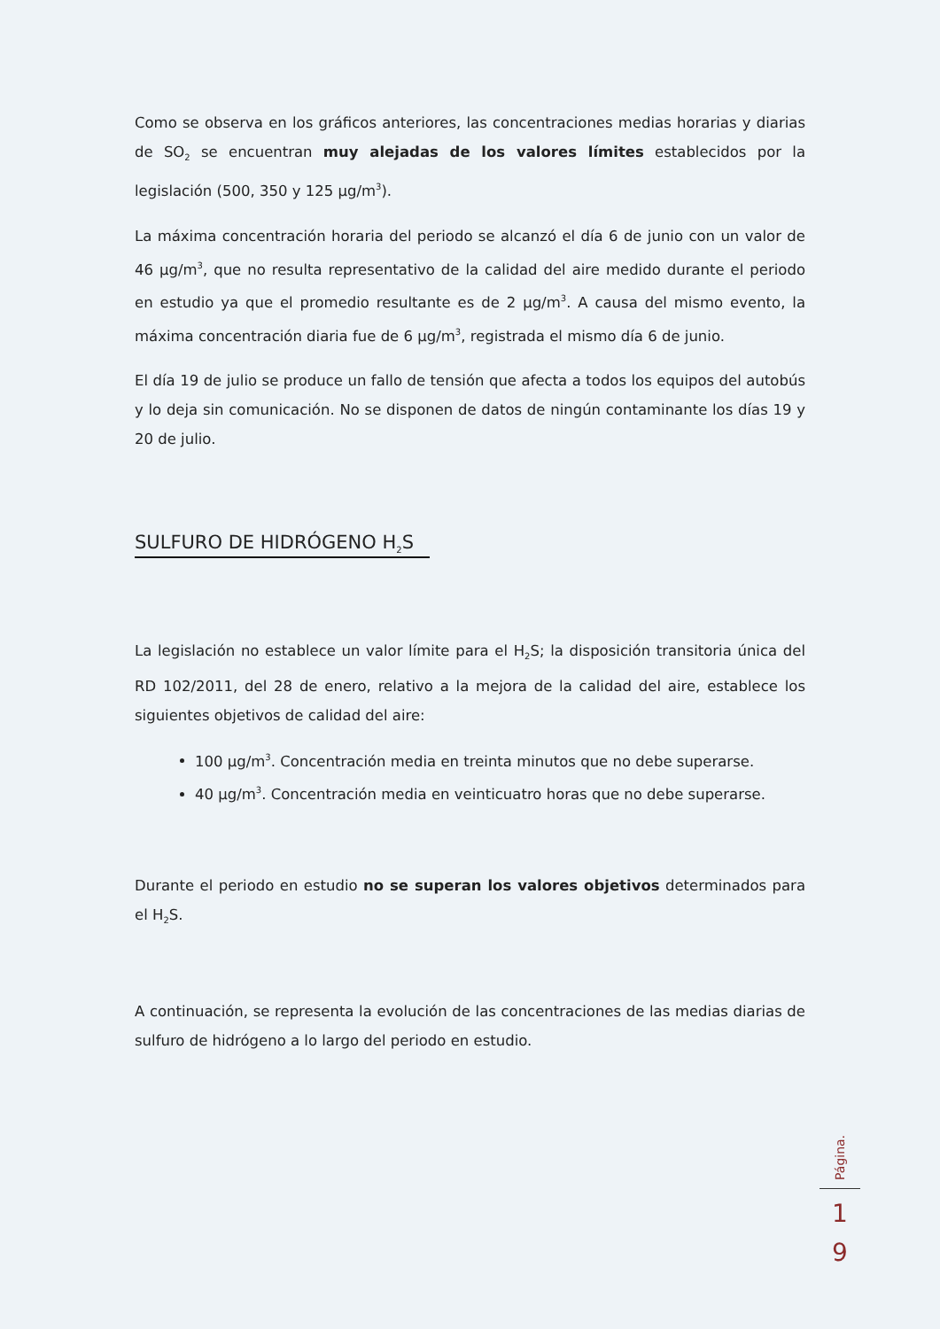Como se observa en los gráficos anteriores, las concentraciones medias horarias y diarias de SO<sub>2</sub> se encuentran muy alejadas de los valores límites establecidos por la legislación (500, 350 y 125 µg/m<sup>3</sup>).
La máxima concentración horaria del periodo se alcanzó el día 6 de junio con un valor de 46 µg/m<sup>3</sup>, que no resulta representativo de la calidad del aire medido durante el periodo en estudio ya que el promedio resultante es de 2 µg/m<sup>3</sup>. A causa del mismo evento, la máxima concentración diaria fue de 6 µg/m<sup>3</sup>, registrada el mismo día 6 de junio.
El día 19 de julio se produce un fallo de tensión que afecta a todos los equipos del autobús y lo deja sin comunicación. No se disponen de datos de ningún contaminante los días 19 y 20 de julio.
SULFURO DE HIDRÓGENO H<sub>2</sub>S
La legislación no establece un valor límite para el H<sub>2</sub>S; la disposición transitoria única del RD 102/2011, del 28 de enero, relativo a la mejora de la calidad del aire, establece los siguientes objetivos de calidad del aire:
100 µg/m<sup>3</sup>. Concentración media en treinta minutos que no debe superarse.
40 µg/m<sup>3</sup>. Concentración media en veinticuatro horas que no debe superarse.
Durante el periodo en estudio no se superan los valores objetivos determinados para el H<sub>2</sub>S.
A continuación, se representa la evolución de las concentraciones de las medias diarias de sulfuro de hidrógeno a lo largo del periodo en estudio.
Página.
1
9